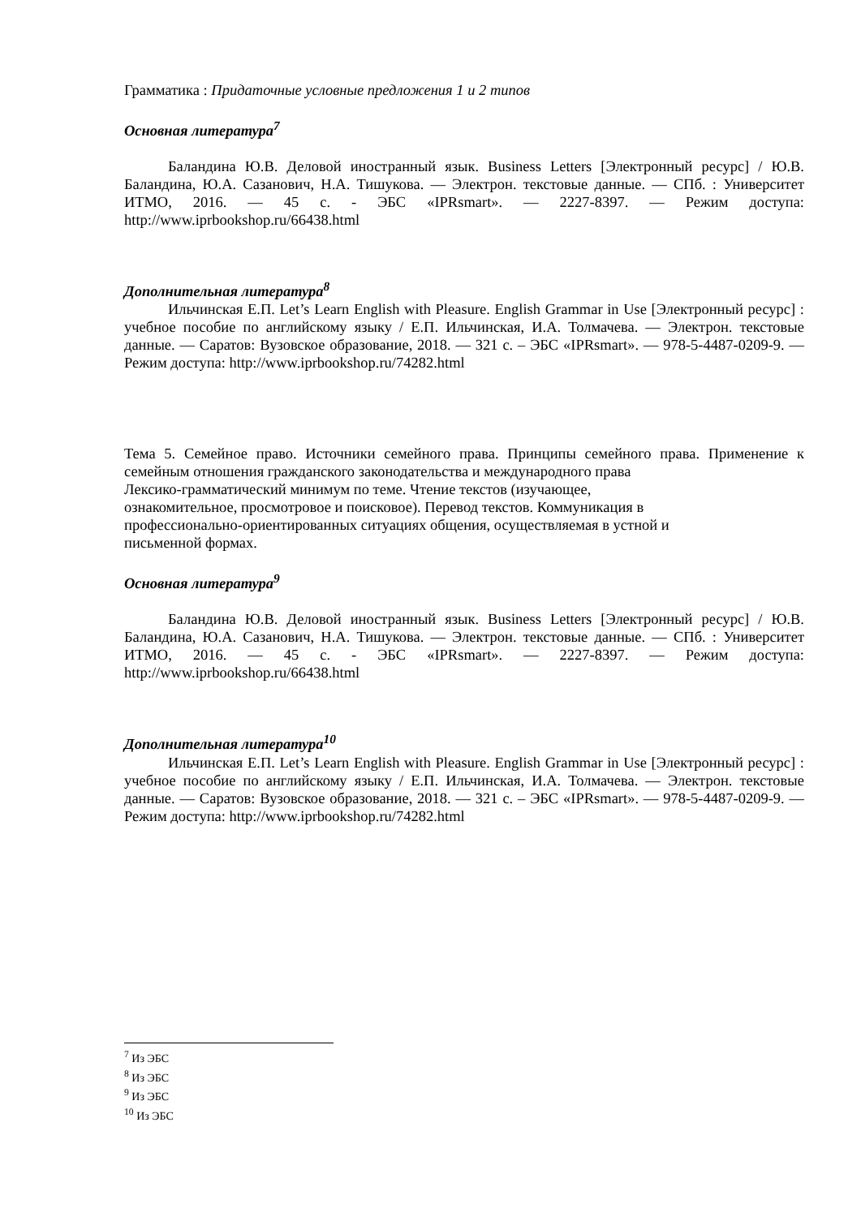Грамматика : Придаточные условные предложения 1 и 2 типов
Основная литература<sup>7</sup>
Баландина Ю.В. Деловой иностранный язык. Business Letters [Электронный ресурс] / Ю.В. Баландина, Ю.А. Сазанович, Н.А. Тишукова. — Электрон. текстовые данные. — СПб. : Университет ИТМО, 2016. — 45 c. - ЭБС «IPRsmart». — 2227-8397. — Режим доступа: http://www.iprbookshop.ru/66438.html
Дополнительная литература<sup>8</sup>
Ильчинская Е.П. Let’s Learn English with Pleasure. English Grammar in Use [Электронный ресурс] : учебное пособие по английскому языку / Е.П. Ильчинская, И.А. Толмачева. — Электрон. текстовые данные. — Саратов: Вузовское образование, 2018. — 321 c. – ЭБС «IPRsmart». — 978-5-4487-0209-9. — Режим доступа: http://www.iprbookshop.ru/74282.html
Тема 5. Семейное право. Источники семейного права. Принципы семейного права. Применение к семейным отношения гражданского законодательства и международного права
Лексико-грамматический минимум по теме. Чтение текстов (изучающее,
ознакомительное, просмотровое и поисковое). Перевод текстов. Коммуникация в
профессионально-ориентированных ситуациях общения, осуществляемая в устной и
письменной формах.
Основная литература<sup>9</sup>
Баландина Ю.В. Деловой иностранный язык. Business Letters [Электронный ресурс] / Ю.В. Баландина, Ю.А. Сазанович, Н.А. Тишукова. — Электрон. текстовые данные. — СПб. : Университет ИТМО, 2016. — 45 c. - ЭБС «IPRsmart». — 2227-8397. — Режим доступа: http://www.iprbookshop.ru/66438.html
Дополнительная литература<sup>10</sup>
Ильчинская Е.П. Let’s Learn English with Pleasure. English Grammar in Use [Электронный ресурс] : учебное пособие по английскому языку / Е.П. Ильчинская, И.А. Толмачева. — Электрон. текстовые данные. — Саратов: Вузовское образование, 2018. — 321 c. – ЭБС «IPRsmart». — 978-5-4487-0209-9. — Режим доступа: http://www.iprbookshop.ru/74282.html
<sup>7</sup> Из ЭБС
<sup>8</sup> Из ЭБС
<sup>9</sup> Из ЭБС
<sup>10</sup> Из ЭБС